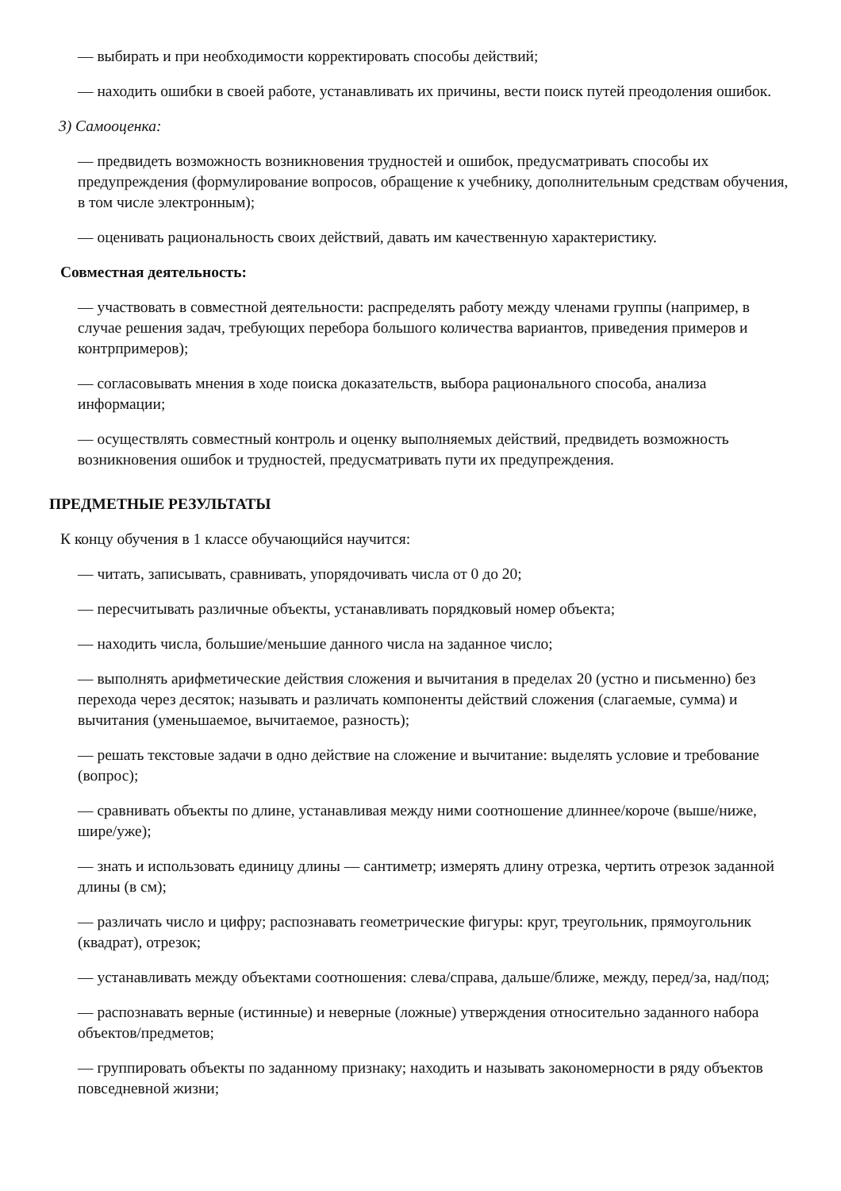— выбирать и при необходимости корректировать способы действий;
— находить ошибки в своей работе, устанавливать их причины, вести поиск путей преодоления ошибок.
3) Самооценка:
— предвидеть возможность возникновения трудностей и ошибок, предусматривать способы их предупреждения (формулирование вопросов, обращение к учебнику, дополнительным средствам обучения, в том числе электронным);
— оценивать рациональность своих действий, давать им качественную характеристику.
Совместная деятельность:
— участвовать в совместной деятельности: распределять работу между членами группы (например, в случае решения задач, требующих перебора большого количества вариантов, приведения примеров и контрпримеров);
— согласовывать мнения в ходе поиска доказательств, выбора рационального способа, анализа информации;
— осуществлять совместный контроль и оценку выполняемых действий, предвидеть возможность возникновения ошибок и трудностей, предусматривать пути их предупреждения.
ПРЕДМЕТНЫЕ РЕЗУЛЬТАТЫ
К концу обучения в 1 классе обучающийся научится:
— читать, записывать, сравнивать, упорядочивать числа от 0 до 20;
— пересчитывать различные объекты, устанавливать порядковый номер объекта;
— находить числа, большие/меньшие данного числа на заданное число;
— выполнять арифметические действия сложения и вычитания в пределах 20 (устно и письменно) без перехода через десяток; называть и различать компоненты действий сложения (слагаемые, сумма) и вычитания (уменьшаемое, вычитаемое, разность);
— решать текстовые задачи в одно действие на сложение и вычитание: выделять условие и требование (вопрос);
— сравнивать объекты по длине, устанавливая между ними соотношение длиннее/короче (выше/ниже, шире/уже);
— знать и использовать единицу длины — сантиметр; измерять длину отрезка, чертить отрезок заданной длины (в см);
— различать число и цифру; распознавать геометрические фигуры: круг, треугольник, прямоугольник (квадрат), отрезок;
— устанавливать между объектами соотношения: слева/справа, дальше/ближе, между, перед/за, над/под;
— распознавать верные (истинные) и неверные (ложные) утверждения относительно заданного набора объектов/предметов;
— группировать объекты по заданному признаку; находить и называть закономерности в ряду объектов повседневной жизни;